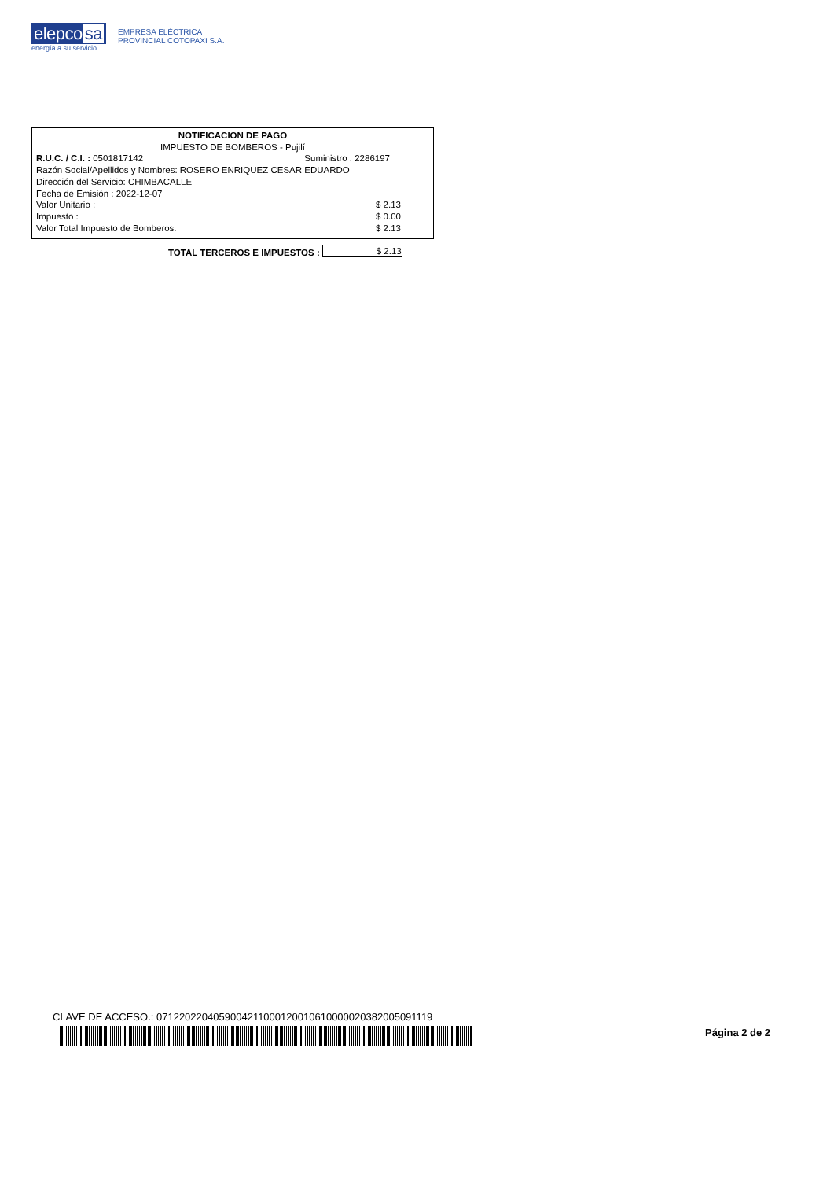elepcosa
energía a su servicio
EMPRESA ELÉCTRICA
PROVINCIAL COTOPAXI S.A.
NOTIFICACION DE PAGO
IMPUESTO DE BOMBEROS - Pujilí
R.U.C. / C.I. : 0501817142 Suministro : 2286197
Razón Social/Apellidos y Nombres: ROSERO ENRIQUEZ CESAR EDUARDO
Dirección del Servicio: CHIMBACALLE
Fecha de Emisión : 2022-12-07
Valor Unitario : $ 2.13
Impuesto : $ 0.00
Valor Total Impuesto de Bomberos: $ 2.13
TOTAL TERCEROS E IMPUESTOS :
$ 2.13
CLAVE DE ACCESO.: 0712202204059004211000120010610000020382005091119
Página 2 de 2